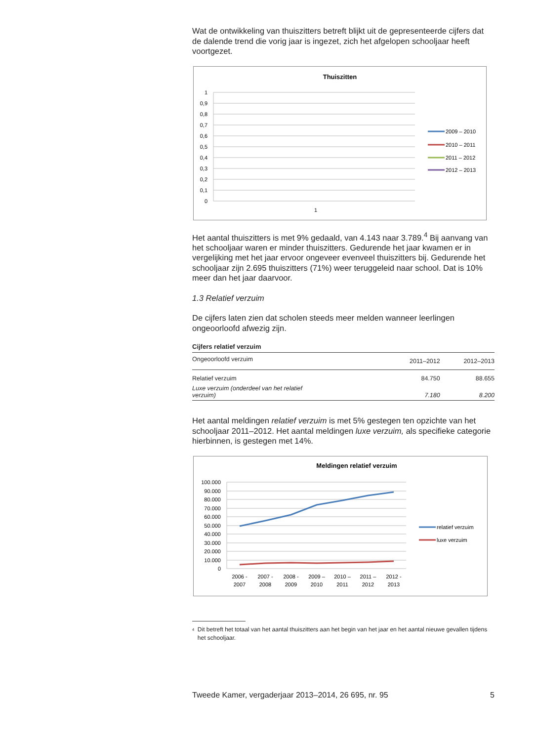Wat de ontwikkeling van thuiszitters betreft blijkt uit de gepresenteerde cijfers dat de dalende trend die vorig jaar is ingezet, zich het afgelopen schooljaar heeft voortgezet.
Thuiszitten
1
0,9
0,8
0,7
0,6
0,5
0,4
0,3
0,2
0,1
0
1
2009 – 2010
2010 – 2011
2011 – 2012
2012 – 2013
Het aantal thuiszitters is met 9% gedaald, van 4.143 naar 3.789.<sup>4</sup> Bij aanvang van het schooljaar waren er minder thuiszitters. Gedurende het jaar kwamen er in vergelijking met het jaar ervoor ongeveer evenveel thuiszitters bij. Gedurende het schooljaar zijn 2.695 thuiszitters (71%) weer teruggeleid naar school. Dat is 10% meer dan het jaar daarvoor.
1.3 Relatief verzuim
De cijfers laten zien dat scholen steeds meer melden wanneer leerlingen ongeoorloofd afwezig zijn.
Cijfers relatief verzuim
| Ongeoorloofd verzuim | 2011–2012 | 2012–2013 |
| --- | --- | --- |
| Relatief verzuim | 84.750 | 88.655 |
| Luxe verzuim (onderdeel van het relatief verzuim) | 7.180 | 8.200 |
Het aantal meldingen relatief verzuim is met 5% gestegen ten opzichte van het schooljaar 2011–2012. Het aantal meldingen luxe verzuim, als specifieke categorie hierbinnen, is gestegen met 14%.
Meldingen relatief verzuim
100.000
90.000
80.000
70.000
60.000
50.000
40.000
30.000
20.000
10.000
0
2006 -
2007
2007 -
2008
2008 -
2009
2009 –
2010
2010 –
2011
2011 –
2012
2012 -
2013
relatief verzuim
luxe verzuim
<sup>4</sup> Dit betreft het totaal van het aantal thuiszitters aan het begin van het jaar en het aantal nieuwe gevallen tijdens het schooljaar.
Tweede Kamer, vergaderjaar 2013–2014, 26 695, nr. 95 5